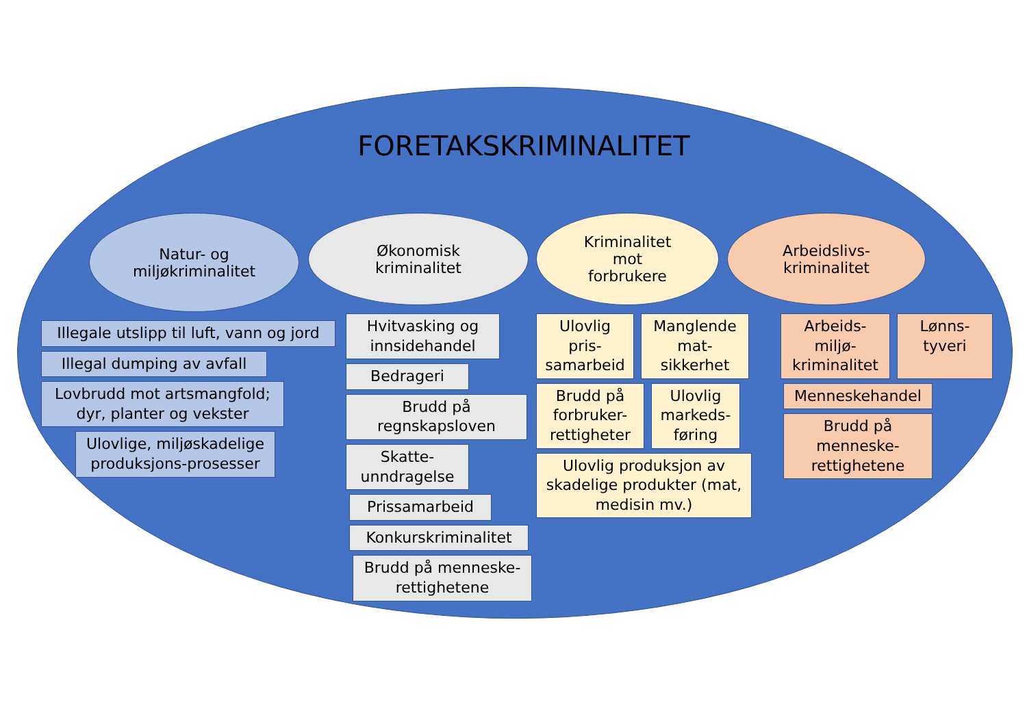FORETAKSKRIMINALITET
Natur- og
miljøkriminalitet
Illegale utslipp til luft, vann og jord
Illegal dumping av avfall
Lovbrudd mot artsmangfold; dyr, planter og vekster
Ulovlige, miljøskadelige produksjons-prosesser
Økonomisk
kriminalitet
Hvitvasking og innsidehandel
Bedrageri
Brudd på regnskapsloven
Skatte-unndragelse
Prissamarbeid
Konkurskriminalitet
Brudd på menneske-rettighetene
Kriminalitet
mot
forbrukere
Ulovlig pris-samarbeid
Manglende mat-sikkerhet
Brudd på forbruker-rettigheter
Ulovlig markeds-føring
Ulovlig produksjon av skadelige produkter (mat, medisin mv.)
Arbeidslivs-
kriminalitet
Arbeids-miljø-kriminalitet
Lønns-tyveri
Menneskehandel
Brudd på menneske-rettighetene